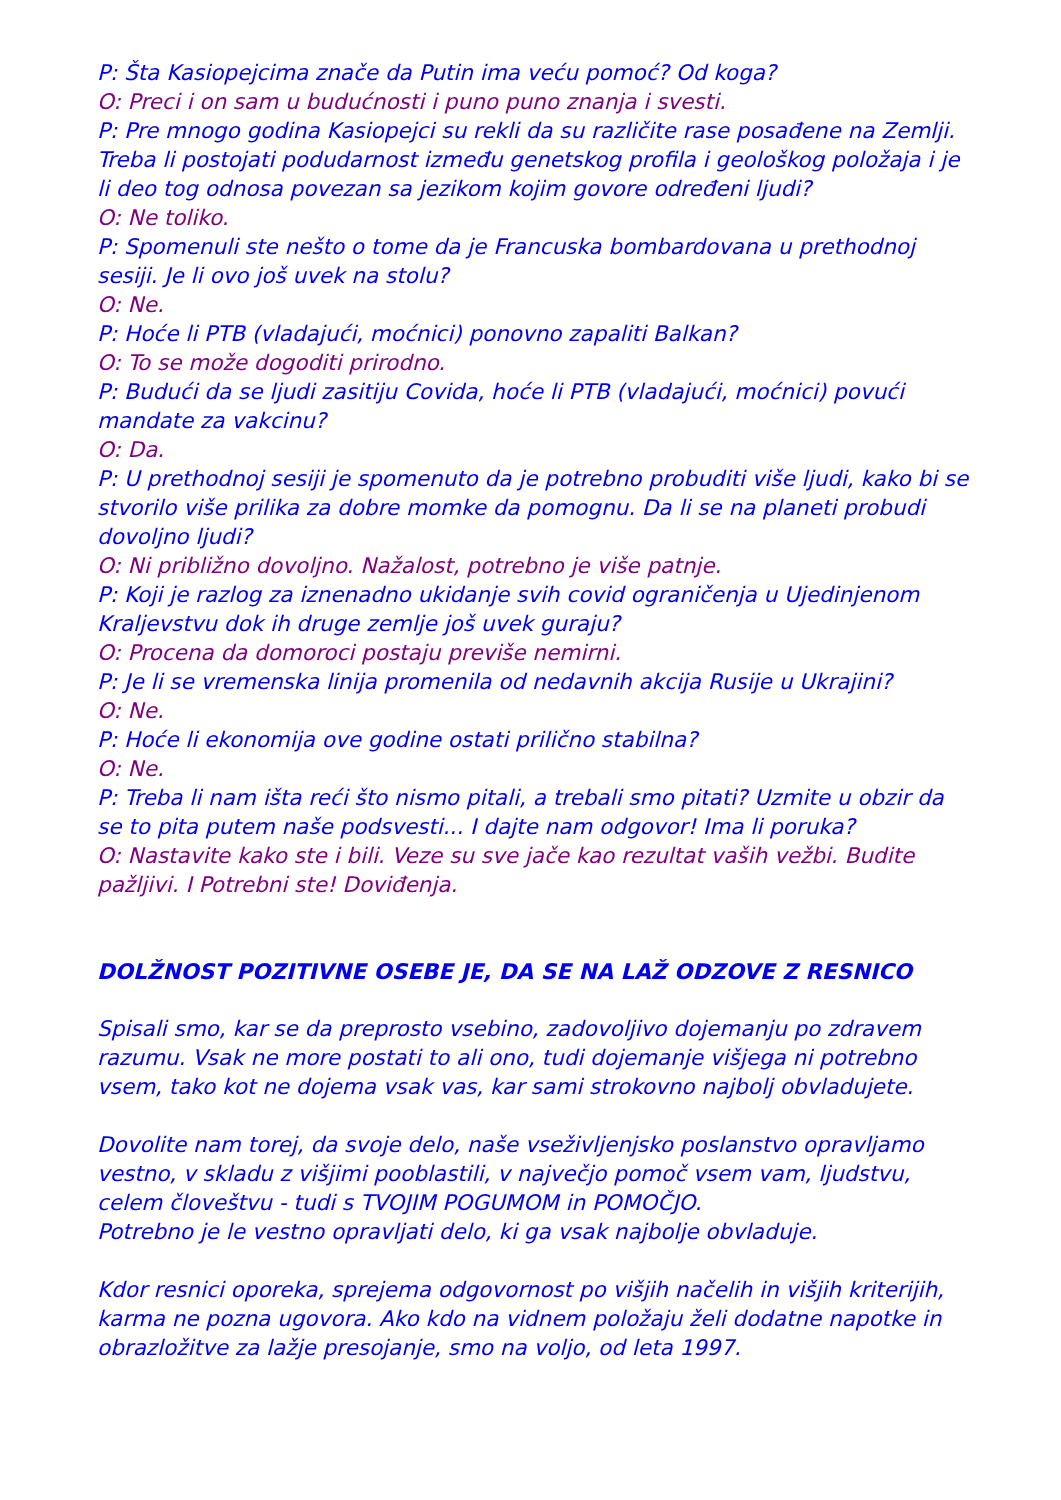P: Šta Kasiopejcima znače da Putin ima veću pomoć? Od koga?
O: Preci i on sam u budućnosti i puno puno znanja i svesti.
P: Pre mnogo godina Kasiopejci su rekli da su različite rase posađene na Zemlji. Treba li postojati podudarnost između genetskog profila i geološkog položaja i je li deo tog odnosa povezan sa jezikom kojim govore određeni ljudi?
O: Ne toliko.
P: Spomenuli ste nešto o tome da je Francuska bombardovana u prethodnoj sesiji. Je li ovo još uvek na stolu?
O: Ne.
P: Hoće li PTB (vladajući, moćnici) ponovno zapaliti Balkan?
O: To se može dogoditi prirodno.
P: Budući da se ljudi zasitiju Covida, hoće li PTB (vladajući, moćnici) povući mandate za vakcinu?
O: Da.
P: U prethodnoj sesiji je spomenuto da je potrebno probuditi više ljudi, kako bi se stvorilo više prilika za dobre momke da pomognu. Da li se na planeti probudi dovoljno ljudi?
O: Ni približno dovoljno. Nažalost, potrebno je više patnje.
P: Koji je razlog za iznenadno ukidanje svih covid ograničenja u Ujedinjenom Kraljevstvu dok ih druge zemlje još uvek guraju?
O: Procena da domoroci postaju previše nemirni.
P: Je li se vremenska linija promenila od nedavnih akcija Rusije u Ukrajini?
O: Ne.
P: Hoće li ekonomija ove godine ostati prilično stabilna?
O: Ne.
P: Treba li nam išta reći što nismo pitali, a trebali smo pitati? Uzmite u obzir da se to pita putem naše podsvesti... I dajte nam odgovor! Ima li poruka?
O: Nastavite kako ste i bili. Veze su sve jače kao rezultat vaših vežbi. Budite pažljivi. I Potrebni ste! Doviđenja.
DOLŽNOST POZITIVNE OSEBE JE, DA SE NA LAŽ ODZOVE Z RESNICO
Spisali smo, kar se da preprosto vsebino, zadovoljivo dojemanju po zdravem razumu. Vsak ne more postati to ali ono, tudi dojemanje višjega ni potrebno vsem, tako kot ne dojema vsak vas, kar sami strokovno najbolj obvladujete.
Dovolite nam torej, da svoje delo, naše vseživljenjsko poslanstvo opravljamo vestno, v skladu z višjimi pooblastili, v največjo pomoč vsem vam, ljudstvu, celem človeštvu - tudi s TVOJIM POGUMOM in POMOČJO.
Potrebno je le vestno opravljati delo, ki ga vsak najbolje obvladuje.
Kdor resnici oporeka, sprejema odgovornost po višjih načelih in višjih kriterijih, karma ne pozna ugovora. Ako kdo na vidnem položaju želi dodatne napotke in obrazložitve za lažje presojanje, smo na voljo, od leta 1997.